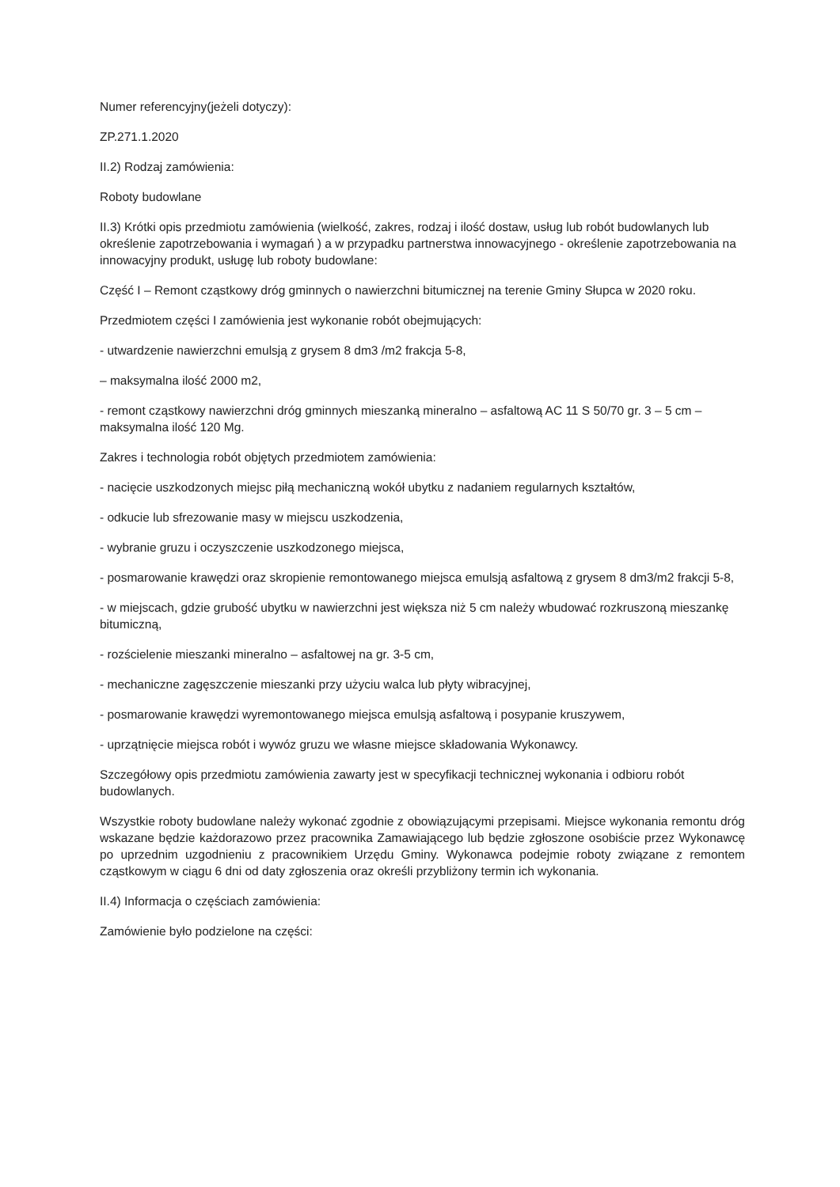Numer referencyjny(jeżeli dotyczy):
ZP.271.1.2020
II.2) Rodzaj zamówienia:
Roboty budowlane
II.3) Krótki opis przedmiotu zamówienia (wielkość, zakres, rodzaj i ilość dostaw, usług lub robót budowlanych lub określenie zapotrzebowania i wymagań ) a w przypadku partnerstwa innowacyjnego - określenie zapotrzebowania na innowacyjny produkt, usługę lub roboty budowlane:
Część I – Remont cząstkowy dróg gminnych o nawierzchni bitumicznej na terenie Gminy Słupca w 2020 roku.
Przedmiotem części I zamówienia jest wykonanie robót obejmujących:
- utwardzenie nawierzchni emulsją z grysem 8 dm3 /m2 frakcja 5-8,
– maksymalna ilość 2000 m2,
- remont cząstkowy nawierzchni dróg gminnych mieszanką mineralno – asfaltową AC 11 S 50/70 gr. 3 – 5 cm – maksymalna ilość 120 Mg.
Zakres i technologia robót objętych przedmiotem zamówienia:
- nacięcie uszkodzonych miejsc piłą mechaniczną wokół ubytku z nadaniem regularnych kształtów,
- odkucie lub sfrezowanie masy w miejscu uszkodzenia,
- wybranie gruzu i oczyszczenie uszkodzonego miejsca,
- posmarowanie krawędzi oraz skropienie remontowanego miejsca emulsją asfaltową z grysem 8 dm3/m2 frakcji 5-8,
- w miejscach, gdzie grubość ubytku w nawierzchni jest większa niż 5 cm należy wbudować rozkruszoną mieszankę bitumiczną,
- rozścielenie mieszanki mineralno – asfaltowej na gr. 3-5 cm,
- mechaniczne zagęszczenie mieszanki przy użyciu walca lub płyty wibracyjnej,
- posmarowanie krawędzi wyremontowanego miejsca emulsją asfaltową i posypanie kruszywem,
- uprzątnięcie miejsca robót i wywóz gruzu we własne miejsce składowania Wykonawcy.
Szczegółowy opis przedmiotu zamówienia zawarty jest w specyfikacji technicznej wykonania i odbioru robót budowlanych.
Wszystkie roboty budowlane należy wykonać zgodnie z obowiązującymi przepisami. Miejsce wykonania remontu dróg wskazane będzie każdorazowo przez pracownika Zamawiającego lub będzie zgłoszone osobiście przez Wykonawcę po uprzednim uzgodnieniu z pracownikiem Urzędu Gminy. Wykonawca podejmie roboty związane z remontem cząstkowym w ciągu 6 dni od daty zgłoszenia oraz określi przybliżony termin ich wykonania.
II.4) Informacja o częściach zamówienia:
Zamówienie było podzielone na części: